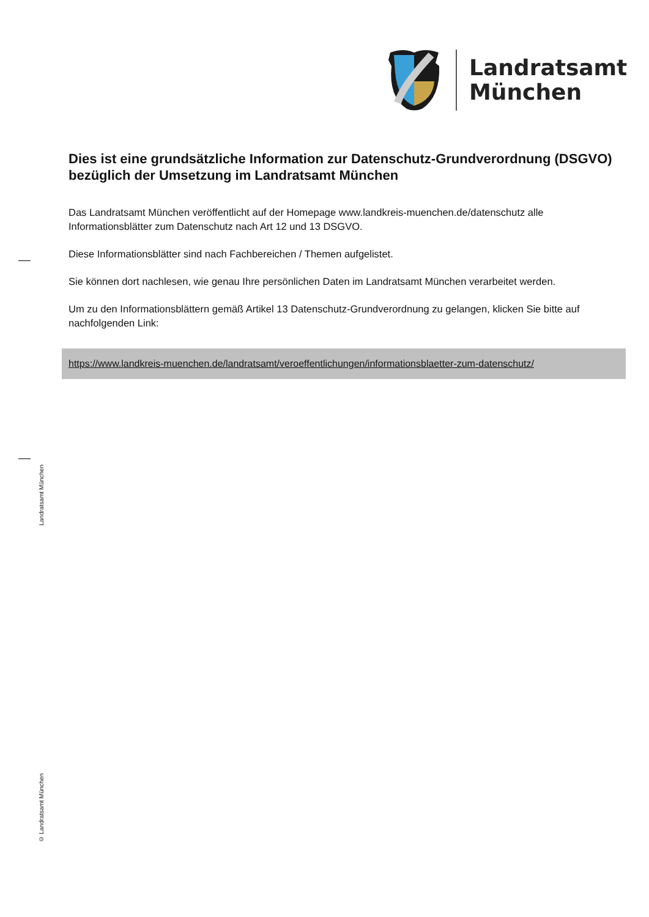Landratsamt
München
Landratsamt München
Dies ist eine grundsätzliche Information zur Datenschutz-Grundverordnung (DSGVO) bezüglich der Umsetzung im Landratsamt München
Das Landratsamt München veröffentlicht auf der Homepage www.landkreis-muenchen.de/datenschutz alle Informationsblätter zum Datenschutz nach Art 12 und 13 DSGVO.
Diese Informationsblätter sind nach Fachbereichen / Themen aufgelistet.
Sie können dort nachlesen, wie genau Ihre persönlichen Daten im Landratsamt München verarbeitet werden.
Um zu den Informationsblättern gemäß Artikel 13 Datenschutz-Grundverordnung zu gelangen, klicken Sie bitte auf nachfolgenden Link:
https://www.landkreis-muenchen.de/landratsamt/veroeffentlichungen/informationsblaetter-zum-datenschutz/
© Landratsamt München